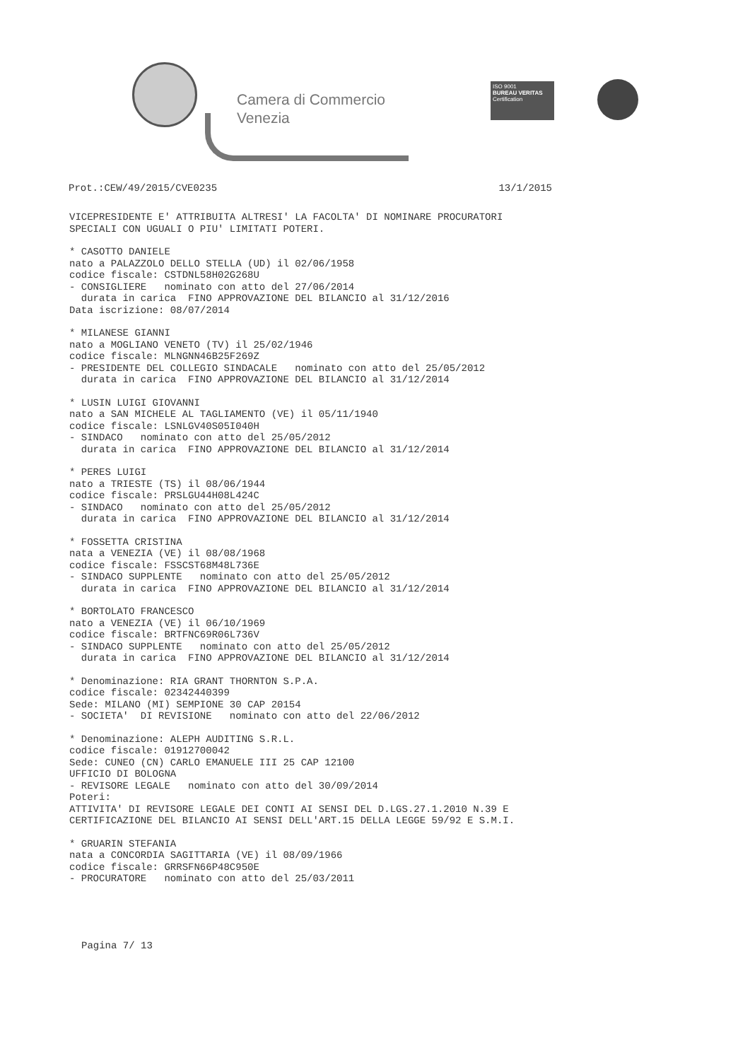Camera di Commercio
Venezia
ISO 9001
BUREAU VERITAS
Certification
Prot.:CEW/49/2015/CVE0235 13/1/2015
VICEPRESIDENTE E' ATTRIBUITA ALTRESI' LA FACOLTA' DI NOMINARE PROCURATORI SPECIALI CON UGUALI O PIU' LIMITATI POTERI.
* CASOTTO DANIELE nato a PALAZZOLO DELLO STELLA (UD) il 02/06/1958 codice fiscale: CSTDNL58H02G268U - CONSIGLIERE nominato con atto del 27/06/2014 durata in carica FINO APPROVAZIONE DEL BILANCIO al 31/12/2016 Data iscrizione: 08/07/2014
* MILANESE GIANNI nato a MOGLIANO VENETO (TV) il 25/02/1946 codice fiscale: MLNGNN46B25F269Z - PRESIDENTE DEL COLLEGIO SINDACALE nominato con atto del 25/05/2012 durata in carica FINO APPROVAZIONE DEL BILANCIO al 31/12/2014
* LUSIN LUIGI GIOVANNI nato a SAN MICHELE AL TAGLIAMENTO (VE) il 05/11/1940 codice fiscale: LSNLGV40S05I040H - SINDACO nominato con atto del 25/05/2012 durata in carica FINO APPROVAZIONE DEL BILANCIO al 31/12/2014
* PERES LUIGI nato a TRIESTE (TS) il 08/06/1944 codice fiscale: PRSLGU44H08L424C - SINDACO nominato con atto del 25/05/2012 durata in carica FINO APPROVAZIONE DEL BILANCIO al 31/12/2014
* FOSSETTA CRISTINA nata a VENEZIA (VE) il 08/08/1968 codice fiscale: FSSCST68M48L736E - SINDACO SUPPLENTE nominato con atto del 25/05/2012 durata in carica FINO APPROVAZIONE DEL BILANCIO al 31/12/2014
* BORTOLATO FRANCESCO nato a VENEZIA (VE) il 06/10/1969 codice fiscale: BRTFNC69R06L736V - SINDACO SUPPLENTE nominato con atto del 25/05/2012 durata in carica FINO APPROVAZIONE DEL BILANCIO al 31/12/2014
* Denominazione: RIA GRANT THORNTON S.P.A. codice fiscale: 02342440399 Sede: MILANO (MI) SEMPIONE 30 CAP 20154 - SOCIETA' DI REVISIONE nominato con atto del 22/06/2012
* Denominazione: ALEPH AUDITING S.R.L. codice fiscale: 01912700042 Sede: CUNEO (CN) CARLO EMANUELE III 25 CAP 12100 UFFICIO DI BOLOGNA - REVISORE LEGALE nominato con atto del 30/09/2014 Poteri: ATTIVITA' DI REVISORE LEGALE DEI CONTI AI SENSI DEL D.LGS.27.1.2010 N.39 E CERTIFICAZIONE DEL BILANCIO AI SENSI DELL'ART.15 DELLA LEGGE 59/92 E S.M.I.
* GRUARIN STEFANIA nata a CONCORDIA SAGITTARIA (VE) il 08/09/1966 codice fiscale: GRRSFN66P48C950E - PROCURATORE nominato con atto del 25/03/2011
Pagina 7/ 13